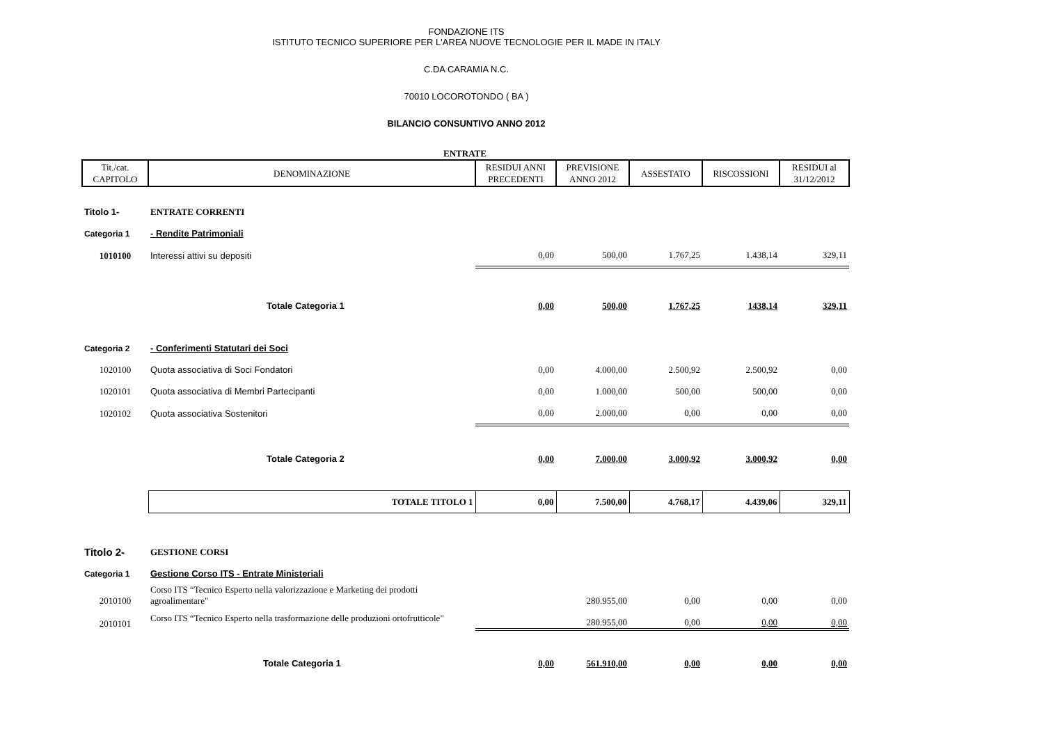FONDAZIONE ITS
ISTITUTO TECNICO SUPERIORE PER L'AREA NUOVE TECNOLOGIE PER IL MADE IN ITALY
C.DA CARAMIA N.C.
70010 LOCOROTONDO ( BA )
BILANCIO CONSUNTIVO ANNO 2012
ENTRATE
| Tit./cat. CAPITOLO | DENOMINAZIONE | RESIDUI ANNI PRECEDENTI | PREVISIONE ANNO 2012 | ASSESTATO | RISCOSSIONI | RESIDUI al 31/12/2012 |
| --- | --- | --- | --- | --- | --- | --- |
| Titolo 1- | ENTRATE CORRENTI | | | | | |
| Categoria 1 | - Rendite Patrimoniali | | | | | |
| 1010100 | Interessi attivi su depositi | 0,00 | 500,00 | 1.767,25 | 1.438,14 | 329,11 |
| | Totale Categoria 1 | 0,00 | 500,00 | 1.767,25 | 1438,14 | 329,11 |
| Categoria 2 | - Conferimenti Statutari dei Soci | | | | | |
| 1020100 | Quota associativa di Soci Fondatori | 0,00 | 4.000,00 | 2.500,92 | 2.500,92 | 0,00 |
| 1020101 | Quota associativa di Membri Partecipanti | 0,00 | 1.000,00 | 500,00 | 500,00 | 0,00 |
| 1020102 | Quota associativa Sostenitori | 0,00 | 2.000,00 | 0,00 | 0,00 | 0,00 |
| | Totale Categoria 2 | 0,00 | 7.000,00 | 3.000,92 | 3.000,92 | 0,00 |
| | TOTALE TITOLO 1 | 0,00 | 7.500,00 | 4.768,17 | 4.439,06 | 329,11 |
| Titolo 2- | GESTIONE CORSI | | | | | |
| Categoria 1 | Gestione Corso ITS - Entrate Ministeriali | | | | | |
| 2010100 | Corso ITS “Tecnico Esperto nella valorizzazione e Marketing dei prodotti agroalimentare" | | 280.955,00 | 0,00 | 0,00 | 0,00 |
| 2010101 | Corso ITS “Tecnico Esperto nella trasformazione delle produzioni ortofrutticole" | | 280.955,00 | 0,00 | 0,00 | 0,00 |
| | Totale Categoria 1 | 0,00 | 561.910,00 | 0,00 | 0,00 | 0,00 |